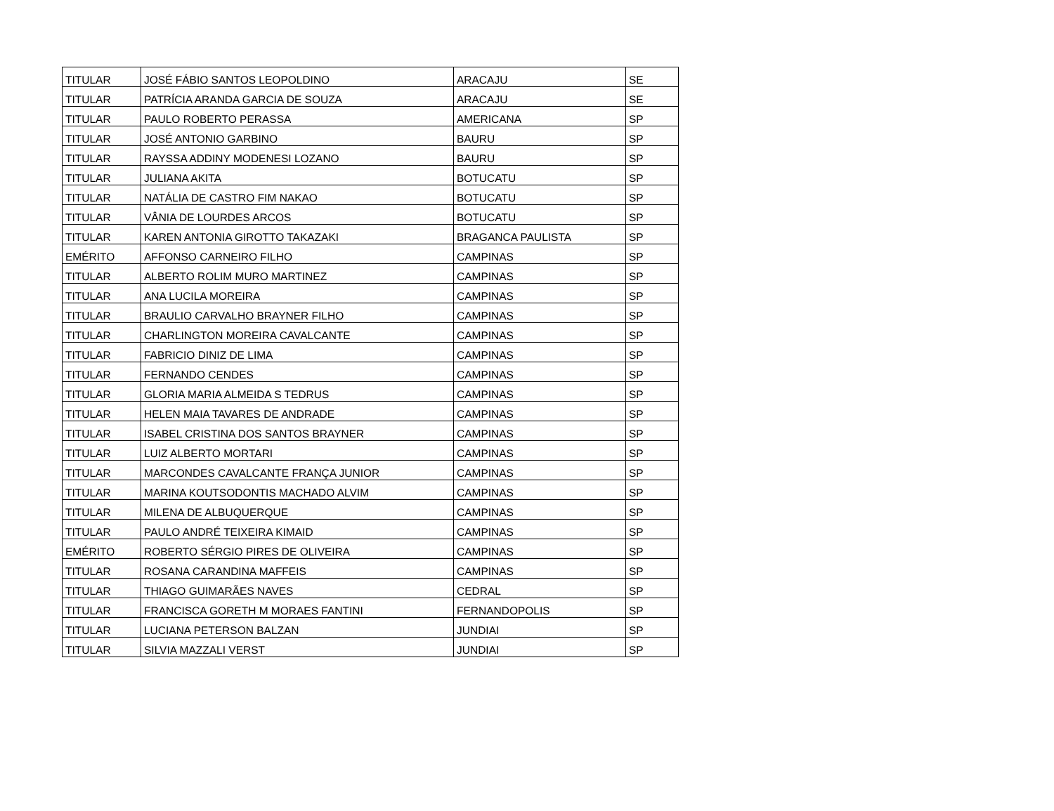| TITULAR | JOSÉ FÁBIO SANTOS LEOPOLDINO | ARACAJU | SE |
| TITULAR | PATRÍCIA ARANDA GARCIA DE SOUZA | ARACAJU | SE |
| TITULAR | PAULO ROBERTO PERASSA | AMERICANA | SP |
| TITULAR | JOSÉ ANTONIO GARBINO | BAURU | SP |
| TITULAR | RAYSSA ADDINY MODENESI LOZANO | BAURU | SP |
| TITULAR | JULIANA AKITA | BOTUCATU | SP |
| TITULAR | NATÁLIA DE CASTRO FIM NAKAO | BOTUCATU | SP |
| TITULAR | VÂNIA DE LOURDES ARCOS | BOTUCATU | SP |
| TITULAR | KAREN ANTONIA GIROTTO TAKAZAKI | BRAGANCA PAULISTA | SP |
| EMÉRITO | AFFONSO CARNEIRO FILHO | CAMPINAS | SP |
| TITULAR | ALBERTO ROLIM MURO MARTINEZ | CAMPINAS | SP |
| TITULAR | ANA LUCILA MOREIRA | CAMPINAS | SP |
| TITULAR | BRAULIO CARVALHO BRAYNER FILHO | CAMPINAS | SP |
| TITULAR | CHARLINGTON MOREIRA CAVALCANTE | CAMPINAS | SP |
| TITULAR | FABRICIO DINIZ DE LIMA | CAMPINAS | SP |
| TITULAR | FERNANDO CENDES | CAMPINAS | SP |
| TITULAR | GLORIA MARIA ALMEIDA S TEDRUS | CAMPINAS | SP |
| TITULAR | HELEN MAIA TAVARES DE ANDRADE | CAMPINAS | SP |
| TITULAR | ISABEL CRISTINA DOS SANTOS BRAYNER | CAMPINAS | SP |
| TITULAR | LUIZ ALBERTO MORTARI | CAMPINAS | SP |
| TITULAR | MARCONDES CAVALCANTE FRANÇA JUNIOR | CAMPINAS | SP |
| TITULAR | MARINA KOUTSODONTIS MACHADO ALVIM | CAMPINAS | SP |
| TITULAR | MILENA DE ALBUQUERQUE | CAMPINAS | SP |
| TITULAR | PAULO ANDRÉ TEIXEIRA KIMAID | CAMPINAS | SP |
| EMÉRITO | ROBERTO SÉRGIO PIRES DE OLIVEIRA | CAMPINAS | SP |
| TITULAR | ROSANA CARANDINA MAFFEIS | CAMPINAS | SP |
| TITULAR | THIAGO GUIMARÃES NAVES | CEDRAL | SP |
| TITULAR | FRANCISCA GORETH M MORAES FANTINI | FERNANDOPOLIS | SP |
| TITULAR | LUCIANA PETERSON BALZAN | JUNDIAI | SP |
| TITULAR | SILVIA MAZZALI VERST | JUNDIAI | SP |